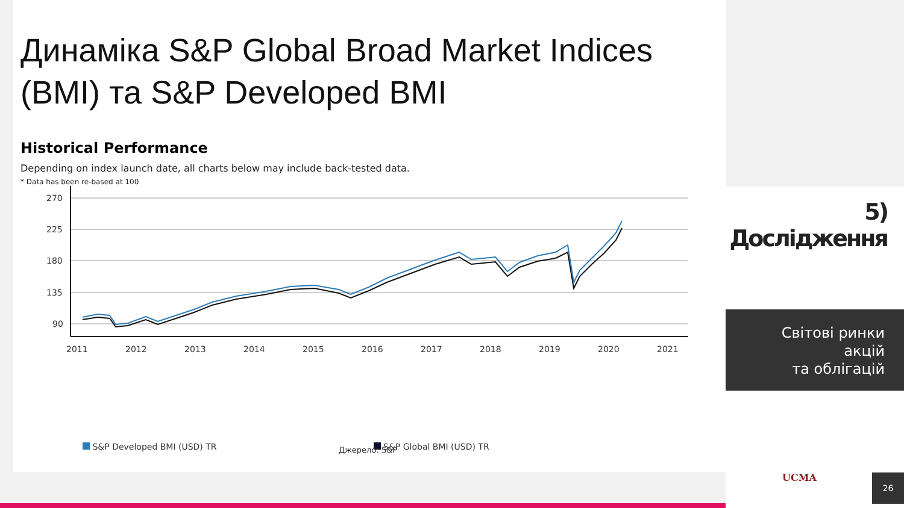Динаміка S&P Global Broad Market Indices (BMI) та S&P Developed BMI
Historical Performance
Depending on index launch date, all charts below may include back-tested data.
* Data has been re-based at 100
270
225
180
135
90
2011
2012
2013
2014
2015
2016
2017
2018
2019
2020
2021
S&P Developed BMI (USD) TR S&P Global BMI (USD) TR
Джерело: S&P
5) Дослідження
Світові ринки акцій
та облігацій
UCMA 26